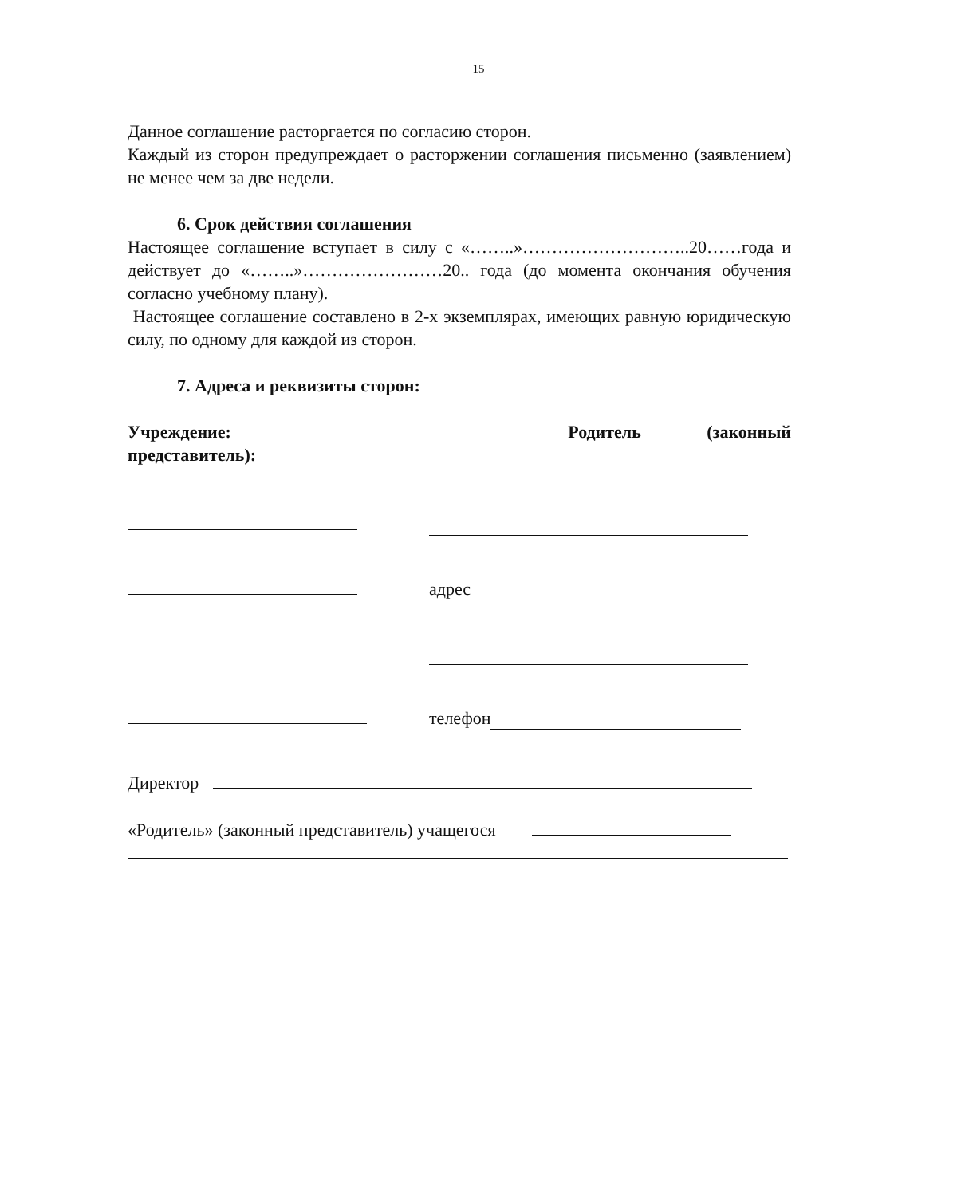15
Данное соглашение расторгается по согласию сторон.
Каждый из сторон предупреждает о расторжении соглашения письменно (заявлением) не менее чем за две недели.
6. Срок действия соглашения
Настоящее соглашение вступает в силу с «……..»………………………..20……года и действует до «……..»……………………20.. года (до момента окончания обучения согласно учебному плану).
Настоящее соглашение составлено в 2-х экземплярах, имеющих равную юридическую силу, по одному для каждой из сторон.
7. Адреса и реквизиты сторон:
Учреждение: Родитель (законный представитель):
адрес
телефон
Директор
«Родитель» (законный представитель) учащегося